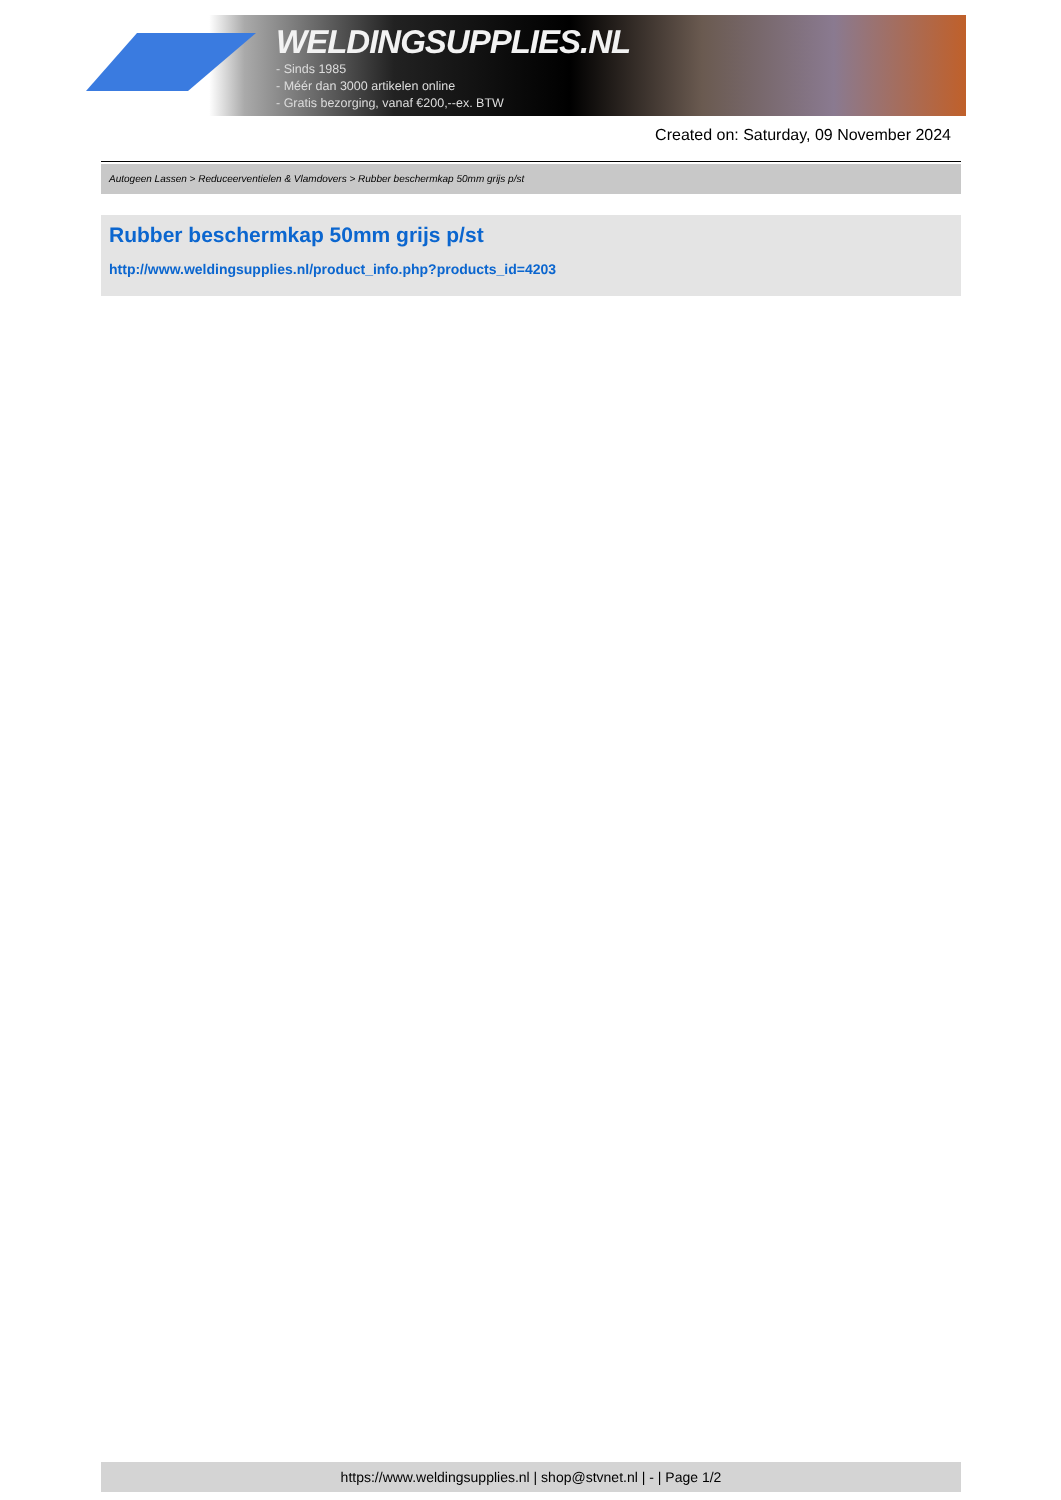WELDINGSUPPLIES.NL
- Sinds 1985
- Méér dan 3000 artikelen online
- Gratis bezorging, vanaf €200,--ex. BTW
Created on: Saturday, 09 November 2024
Autogeen Lassen > Reduceerventielen & Vlamdovers > Rubber beschermkap 50mm grijs p/st
Rubber beschermkap 50mm grijs p/st
http://www.weldingsupplies.nl/product_info.php?products_id=4203
https://www.weldingsupplies.nl | shop@stvnet.nl | - | Page 1/2